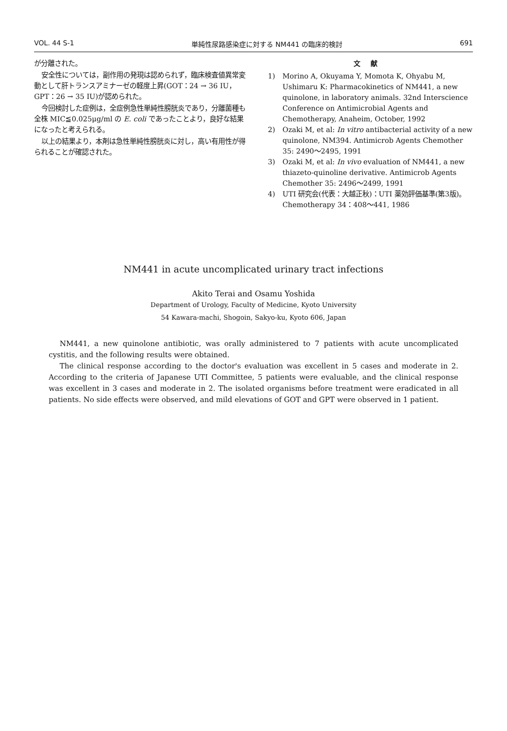VOL. 44 S-1 単純性尿路感染症に対する NM441 の臨床的検討 691
が分離された。
安全性については，副作用の発現は認められず，臨床検査値異常変動として肝トランスアミナーゼの軽度上昇(GOT：24 → 36 IU，GPT：26 → 35 IU)が認められた。
今回検討した症例は，全症例急性単純性膀胱炎であり，分離菌種も全株 MIC≦0.025μg/ml の E. coli であったことより，良好な結果になったと考えられる。
以上の結果より，本剤は急性単純性膀胱炎に対し，高い有用性が得られることが確認された。
文献
1) Morino A, Okuyama Y, Momota K, Ohyabu M, Ushimaru K: Pharmacokinetics of NM441, a new quinolone, in laboratory animals. 32nd Interscience Conference on Antimicrobial Agents and Chemotherapy, Anaheim, October, 1992
2) Ozaki M, et al: In vitro antibacterial activity of a new quinolone, NM394. Antimicrob Agents Chemother 35: 2490～2495, 1991
3) Ozaki M, et al: In vivo evaluation of NM441, a new thiazeto-quinoline derivative. Antimicrob Agents Chemother 35: 2496～2499, 1991
4) UTI 研究会(代表：大越正秋)：UTI 薬効評価基準(第3版)。Chemotherapy 34：408～441, 1986
NM441 in acute uncomplicated urinary tract infections
Akito Terai and Osamu Yoshida
Department of Urology, Faculty of Medicine, Kyoto University
54 Kawara-machi, Shogoin, Sakyo-ku, Kyoto 606, Japan
NM441, a new quinolone antibiotic, was orally administered to 7 patients with acute uncomplicated cystitis, and the following results were obtained.
The clinical response according to the doctor's evaluation was excellent in 5 cases and moderate in 2. According to the criteria of Japanese UTI Committee, 5 patients were evaluable, and the clinical response was excellent in 3 cases and moderate in 2. The isolated organisms before treatment were eradicated in all patients. No side effects were observed, and mild elevations of GOT and GPT were observed in 1 patient.